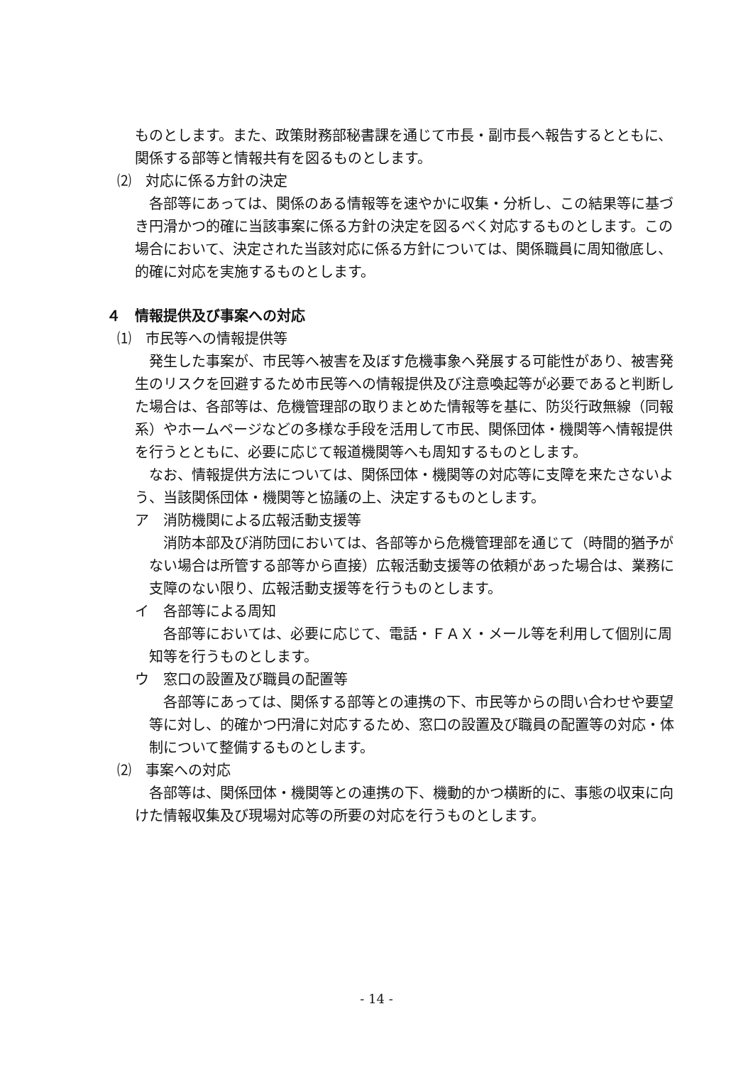ものとします。また、政策財務部秘書課を通じて市長・副市長へ報告するとともに、関係する部等と情報共有を図るものとします。
⑵　対応に係る方針の決定
各部等にあっては、関係のある情報等を速やかに収集・分析し、この結果等に基づき円滑かつ的確に当該事案に係る方針の決定を図るべく対応するものとします。この場合において、決定された当該対応に係る方針については、関係職員に周知徹底し、的確に対応を実施するものとします。
４　情報提供及び事案への対応
⑴　市民等への情報提供等
発生した事案が、市民等へ被害を及ぼす危機事象へ発展する可能性があり、被害発生のリスクを回避するため市民等への情報提供及び注意喚起等が必要であると判断した場合は、各部等は、危機管理部の取りまとめた情報等を基に、防災行政無線（同報系）やホームページなどの多様な手段を活用して市民、関係団体・機関等へ情報提供を行うとともに、必要に応じて報道機関等へも周知するものとします。
なお、情報提供方法については、関係団体・機関等の対応等に支障を来たさないよう、当該関係団体・機関等と協議の上、決定するものとします。
ア　消防機関による広報活動支援等
消防本部及び消防団においては、各部等から危機管理部を通じて（時間的猶予がない場合は所管する部等から直接）広報活動支援等の依頼があった場合は、業務に支障のない限り、広報活動支援等を行うものとします。
イ　各部等による周知
各部等においては、必要に応じて、電話・ＦＡＸ・メール等を利用して個別に周知等を行うものとします。
ウ　窓口の設置及び職員の配置等
各部等にあっては、関係する部等との連携の下、市民等からの問い合わせや要望等に対し、的確かつ円滑に対応するため、窓口の設置及び職員の配置等の対応・体制について整備するものとします。
⑵　事案への対応
各部等は、関係団体・機関等との連携の下、機動的かつ横断的に、事態の収束に向けた情報収集及び現場対応等の所要の対応を行うものとします。
- 14 -